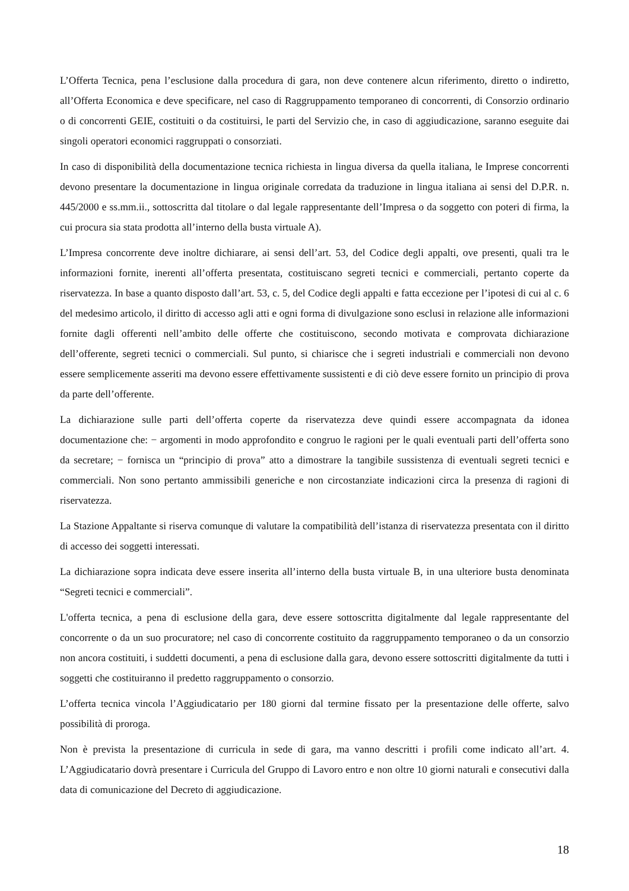L’Offerta Tecnica, pena l’esclusione dalla procedura di gara, non deve contenere alcun riferimento, diretto o indiretto, all’Offerta Economica e deve specificare, nel caso di Raggruppamento temporaneo di concorrenti, di Consorzio ordinario o di concorrenti GEIE, costituiti o da costituirsi, le parti del Servizio che, in caso di aggiudicazione, saranno eseguite dai singoli operatori economici raggruppati o consorziati.
In caso di disponibilità della documentazione tecnica richiesta in lingua diversa da quella italiana, le Imprese concorrenti devono presentare la documentazione in lingua originale corredata da traduzione in lingua italiana ai sensi del D.P.R. n. 445/2000 e ss.mm.ii., sottoscritta dal titolare o dal legale rappresentante dell’Impresa o da soggetto con poteri di firma, la cui procura sia stata prodotta all’interno della busta virtuale A).
L’Impresa concorrente deve inoltre dichiarare, ai sensi dell’art. 53, del Codice degli appalti, ove presenti, quali tra le informazioni fornite, inerenti all’offerta presentata, costituiscano segreti tecnici e commerciali, pertanto coperte da riservatezza. In base a quanto disposto dall’art. 53, c. 5, del Codice degli appalti e fatta eccezione per l’ipotesi di cui al c. 6 del medesimo articolo, il diritto di accesso agli atti e ogni forma di divulgazione sono esclusi in relazione alle informazioni fornite dagli offerenti nell’ambito delle offerte che costituiscono, secondo motivata e comprovata dichiarazione dell’offerente, segreti tecnici o commerciali. Sul punto, si chiarisce che i segreti industriali e commerciali non devono essere semplicemente asseriti ma devono essere effettivamente sussistenti e di ciò deve essere fornito un principio di prova da parte dell’offerente.
La dichiarazione sulle parti dell’offerta coperte da riservatezza deve quindi essere accompagnata da idonea documentazione che: − argomenti in modo approfondito e congruo le ragioni per le quali eventuali parti dell’offerta sono da secretare; − fornisca un “principio di prova” atto a dimostrare la tangibile sussistenza di eventuali segreti tecnici e commerciali. Non sono pertanto ammissibili generiche e non circostanziate indicazioni circa la presenza di ragioni di riservatezza.
La Stazione Appaltante si riserva comunque di valutare la compatibilità dell’istanza di riservatezza presentata con il diritto di accesso dei soggetti interessati.
La dichiarazione sopra indicata deve essere inserita all’interno della busta virtuale B, in una ulteriore busta denominata “Segreti tecnici e commerciali”.
L'offerta tecnica, a pena di esclusione della gara, deve essere sottoscritta digitalmente dal legale rappresentante del concorrente o da un suo procuratore; nel caso di concorrente costituito da raggruppamento temporaneo o da un consorzio non ancora costituiti, i suddetti documenti, a pena di esclusione dalla gara, devono essere sottoscritti digitalmente da tutti i soggetti che costituiranno il predetto raggruppamento o consorzio.
L’offerta tecnica vincola l’Aggiudicatario per 180 giorni dal termine fissato per la presentazione delle offerte, salvo possibilità di proroga.
Non è prevista la presentazione di curricula in sede di gara, ma vanno descritti i profili come indicato all’art. 4. L’Aggiudicatario dovrà presentare i Curricula del Gruppo di Lavoro entro e non oltre 10 giorni naturali e consecutivi dalla data di comunicazione del Decreto di aggiudicazione.
18